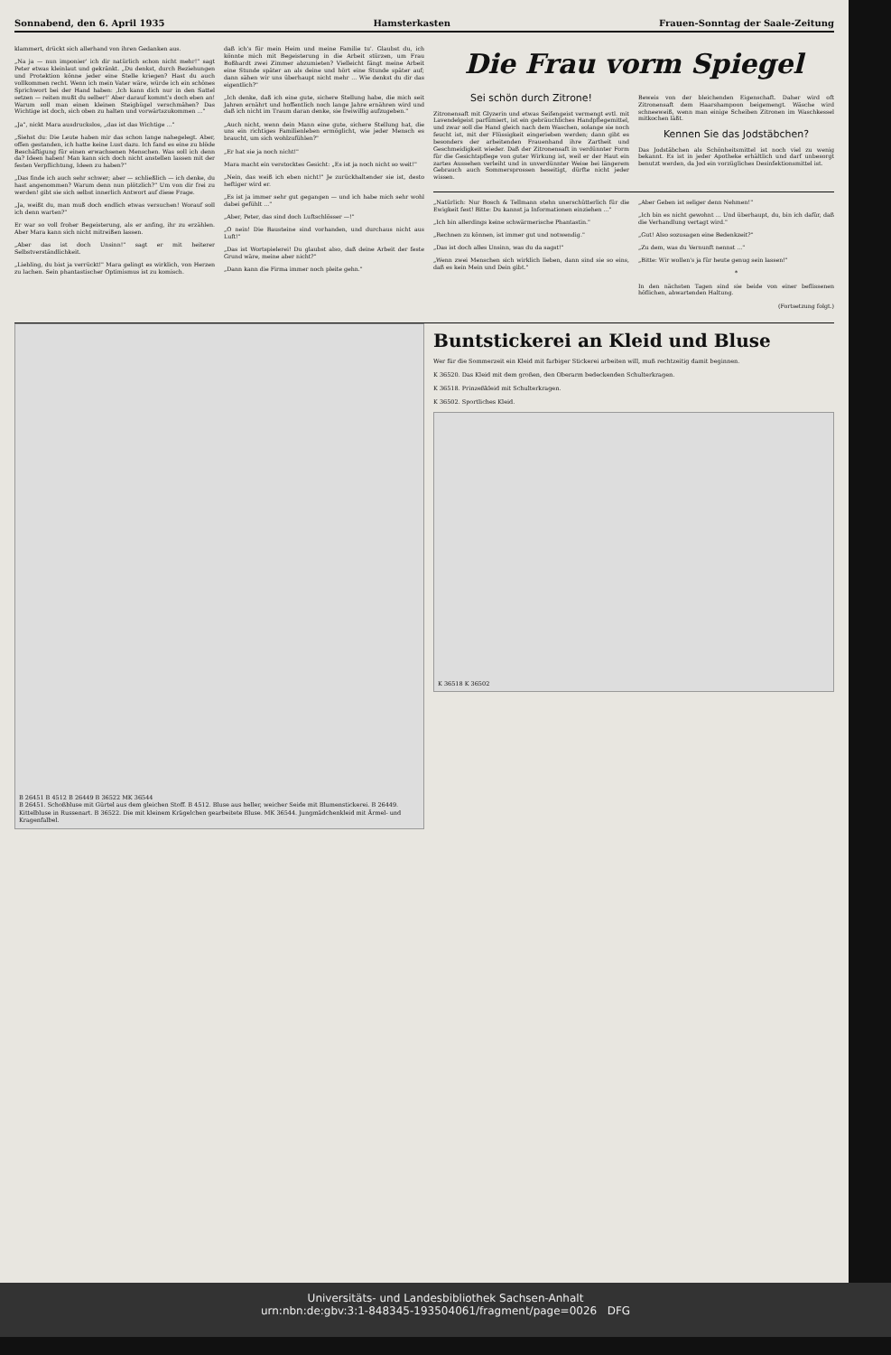Sonnabend, den 6. April 1935 Hamsterkasten Frauen-Sonntag der Saale-Zeitung
klammert, drückt sich allerhand von ihren Gedanken aus.
„Na ja — nun imponier' ich dir natürlich schon nicht mehr!" sagt Peter etwas kleinlaut und gekränkt. „Du denkst, durch Beziehungen und Protektion könne jeder eine Stelle kriegen? Hast du auch vollkommen recht. Wenn ich mein Vater wäre, würde ich ein schönes Sprichwort bei der Hand haben: ‚Ich kann dich nur in den Sattel setzen — reiten mußt du selber!' Aber darauf kommt's doch eben an! Warum soll man einen kleinen Steigbügel verschmähen? Das Wichtige ist doch, sich oben zu halten und vorwärtszukommen ..."
„Ja", nickt Mara ausdruckslos, „das ist das Wichtige ..."
„Siehst du: Die Leute haben mir das schon lange nahegelegt. Aber, offen gestanden, ich hatte keine Lust dazu. Ich fand es eine zu blöde Beschäftigung für einen erwachsenen Menschen. Was soll ich denn da? Ideen haben! Man kann sich doch nicht anstellen lassen mit der festen Verpflichtung, Ideen zu haben?"
„Das finde ich auch sehr schwer; aber — schließlich — ich denke, du hast angenommen? Warum denn nun plötzlich?" Um von dir frei zu werden! gibt sie sich selbst innerlich Antwort auf diese Frage.
„Ja, weißt du, man muß doch endlich etwas versuchen! Worauf soll ich denn warten?"
Er war so voll froher Begeisterung, als er anfing, ihr zu erzählen. Aber Mara kann sich nicht mitreißen lassen.
„Aber das ist doch Unsinn!" sagt er mit heiterer Selbstverständlichkeit.
„Liebling, du bist ja verrückt!" Mara gelingt es wirklich, von Herzen zu lachen. Sein phantastischer Optimismus ist zu komisch.
daß ich's für mein Heim und meine Familie tu'. Glaubst du, ich könnte mich mit Begeisterung in die Arbeit stürzen, um Frau Boßhardt zwei Zimmer abzumieten? Vielleicht fängt meine Arbeit eine Stunde später an als deine und hört eine Stunde später auf; dann sähen wir uns überhaupt nicht mehr ... Wie denkst du dir das eigentlich?"
„Ich denke, daß ich eine gute, sichere Stellung habe, die mich seit Jahren ernährt und hoffentlich noch lange Jahre ernähren wird und daß ich nicht im Traum daran denke, sie freiwillig aufzugeben."
„Auch nicht, wenn dein Mann eine gute, sichere Stellung hat, die uns ein richtiges Familienleben ermöglicht, wie jeder Mensch es braucht, um sich wohlzufühlen?"
„Er hat sie ja noch nicht!"
Mara macht ein verstocktes Gesicht: „Es ist ja noch nicht so weit!"
„Nein, das weiß ich eben nicht!" Je zurückhaltender sie ist, desto heftiger wird er.
„Es ist ja immer sehr gut gegangen — und ich habe mich sehr wohl dabei gefühlt ..."
„Aber, Peter, das sind doch Luftschlösser —!"
„O nein! Die Bausteine sind vorhanden, und durchaus nicht aus Luft!"
„Das ist Wortspielerei! Du glaubst also, daß deine Arbeit der feste Grund wäre, meine aber nicht?"
„Dann kann die Firma immer noch pleite gehn."
Die Frau vorm Spiegel
Sei schön durch Zitrone!
Zitronensaft mit Glyzerin und etwas Seifengeist vermengt evtl. mit Lavendelgeist parfümiert, ist ein gebräuchliches Handpflegemittel, und zwar soll die Hand gleich nach dem Waschen, solange sie noch feucht ist, mit der Flüssigkeit eingerieben werden; dann gibt es besonders der arbeitenden Frauenhand ihre Zartheit und Geschmeidigkeit wieder. Daß der Zitronensaft in verdünnter Form für die Gesichtspflege von guter Wirkung ist, weil er der Haut ein zartes Aussehen verleiht und in unverdünnter Weise bei längerem Gebrauch auch Sommersprossen beseitigt, dürfte nicht jeder wissen.
Beweis von der bleichenden Eigenschaft. Daher wird oft Zitronensaft dem Haarshampoon beigemengt. Wäsche wird schneeweiß, wenn man einige Scheiben Zitronen im Waschkessel mitkochen läßt.
Kennen Sie das Jodstäbchen?
Das Jodstäbchen als Schönheitsmittel ist noch viel zu wenig bekannt. Es ist in jeder Apotheke erhältlich und darf unbesorgt benutzt werden, da Jod ein vorzügliches Desinfektionsmittel ist.
„Natürlich: Nur Bosch & Tellmann stehn unerschütterlich für die Ewigkeit fest! Bitte: Du kannst ja Informationen einziehen ..."
„Ich bin allerdings keine schwärmerische Phantastin."
„Rechnen zu können, ist immer gut und notwendig."
„Das ist doch alles Unsinn, was du da sagst!"
„Wenn zwei Menschen sich wirklich lieben, dann sind sie so eins, daß es kein Mein und Dein gibt."
„Aber Geben ist seliger denn Nehmen!"
„Ich bin es nicht gewohnt ... Und überhaupt, du, bin ich dafür, daß die Verhandlung vertagt wird."
„Gut! Also sozusagen eine Bedenkzeit?"
„Zu dem, was du Vernunft nennst ..."
„Bitte: Wir wollen's ja für heute genug sein lassen!"
*
In den nächsten Tagen sind sie beide von einer beflissenen höflichen, abwartenden Haltung.
(Fortsetzung folgt.)
B 26451 B 4512 B 26449 B 36522 MK 36544
B 26451. Schoßbluse mit Gürtel aus dem gleichen Stoff. B 4512. Bluse aus heller, weicher Seide mit Blumenstickerei. B 26449. Kittelbluse in Russenart. B 36522. Die mit kleinem Krägelchen gearbeitete Bluse. MK 36544. Jungmädchenkleid mit Ärmel- und Kragenfalbel.
Buntstickerei an Kleid und Bluse
Wer für die Sommerzeit ein Kleid mit farbiger Stickerei arbeiten will, muß rechtzeitig damit beginnen.
K 36520. Das Kleid mit dem großen, den Oberarm bedeckenden Schulterkragen.
K 36518. Prinzeßkleid mit Schulterkragen.
K 36502. Sportliches Kleid.
K 36518 K 36502
Universitäts- und Landesbibliothek Sachsen-Anhalt
urn:nbn:de:gbv:3:1-848345-193504061/fragment/page=0026 DFG